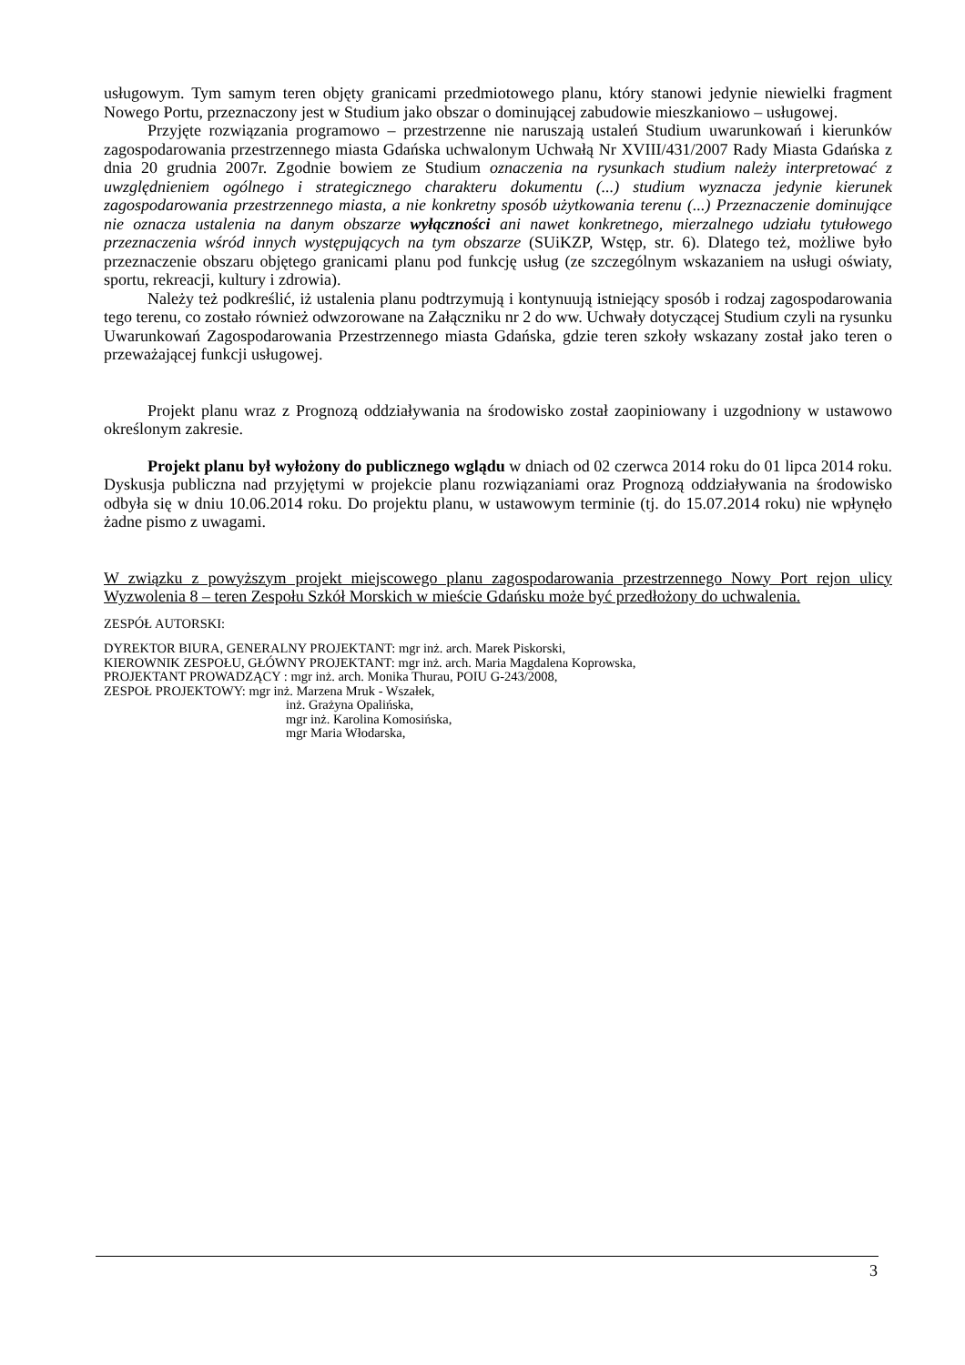usługowym. Tym samym teren objęty granicami przedmiotowego planu, który stanowi jedynie niewielki fragment Nowego Portu, przeznaczony jest w Studium jako obszar o dominującej zabudowie mieszkaniowo – usługowej.
Przyjęte rozwiązania programowo – przestrzenne nie naruszają ustaleń Studium uwarunkowań i kierunków zagospodarowania przestrzennego miasta Gdańska uchwalonym Uchwałą Nr XVIII/431/2007 Rady Miasta Gdańska z dnia 20 grudnia 2007r. Zgodnie bowiem ze Studium oznaczenia na rysunkach studium należy interpretować z uwzględnieniem ogólnego i strategicznego charakteru dokumentu (...) studium wyznacza jedynie kierunek zagospodarowania przestrzennego miasta, a nie konkretny sposób użytkowania terenu (...) Przeznaczenie dominujące nie oznacza ustalenia na danym obszarze wyłączności ani nawet konkretnego, mierzalnego udziału tytułowego przeznaczenia wśród innych występujących na tym obszarze (SUiKZP, Wstęp, str. 6). Dlatego też, możliwe było przeznaczenie obszaru objętego granicami planu pod funkcję usług (ze szczególnym wskazaniem na usługi oświaty, sportu, rekreacji, kultury i zdrowia).
Należy też podkreślić, iż ustalenia planu podtrzymują i kontynuują istniejący sposób i rodzaj zagospodarowania tego terenu, co zostało również odwzorowane na Załączniku nr 2 do ww. Uchwały dotyczącej Studium czyli na rysunku Uwarunkowań Zagospodarowania Przestrzennego miasta Gdańska, gdzie teren szkoły wskazany został jako teren o przeważającej funkcji usługowej.
Projekt planu wraz z Prognozą oddziaływania na środowisko został zaopiniowany i uzgodniony w ustawowo określonym zakresie.
Projekt planu był wyłożony do publicznego wglądu w dniach od 02 czerwca 2014 roku do 01 lipca 2014 roku. Dyskusja publiczna nad przyjętymi w projekcie planu rozwiązaniami oraz Prognozą oddziaływania na środowisko odbyła się w dniu 10.06.2014 roku. Do projektu planu, w ustawowym terminie (tj. do 15.07.2014 roku) nie wpłynęło żadne pismo z uwagami.
W związku z powyższym projekt miejscowego planu zagospodarowania przestrzennego Nowy Port rejon ulicy Wyzwolenia 8 – teren Zespołu Szkół Morskich w mieście Gdańsku może być przedłożony do uchwalenia.
ZESPÓŁ AUTORSKI:
DYREKTOR BIURA, GENERALNY PROJEKTANT: mgr inż. arch. Marek Piskorski,
KIEROWNIK ZESPOŁU, GŁÓWNY PROJEKTANT: mgr inż. arch. Maria Magdalena Koprowska,
PROJEKTANT PROWADZĄCY : mgr inż. arch. Monika Thurau, POIU G-243/2008,
ZESPOŁ PROJEKTOWY: mgr inż. Marzena Mruk - Wszałek,
inż. Grażyna Opalińska,
mgr inż. Karolina Komosińska,
mgr Maria Włodarska,
3